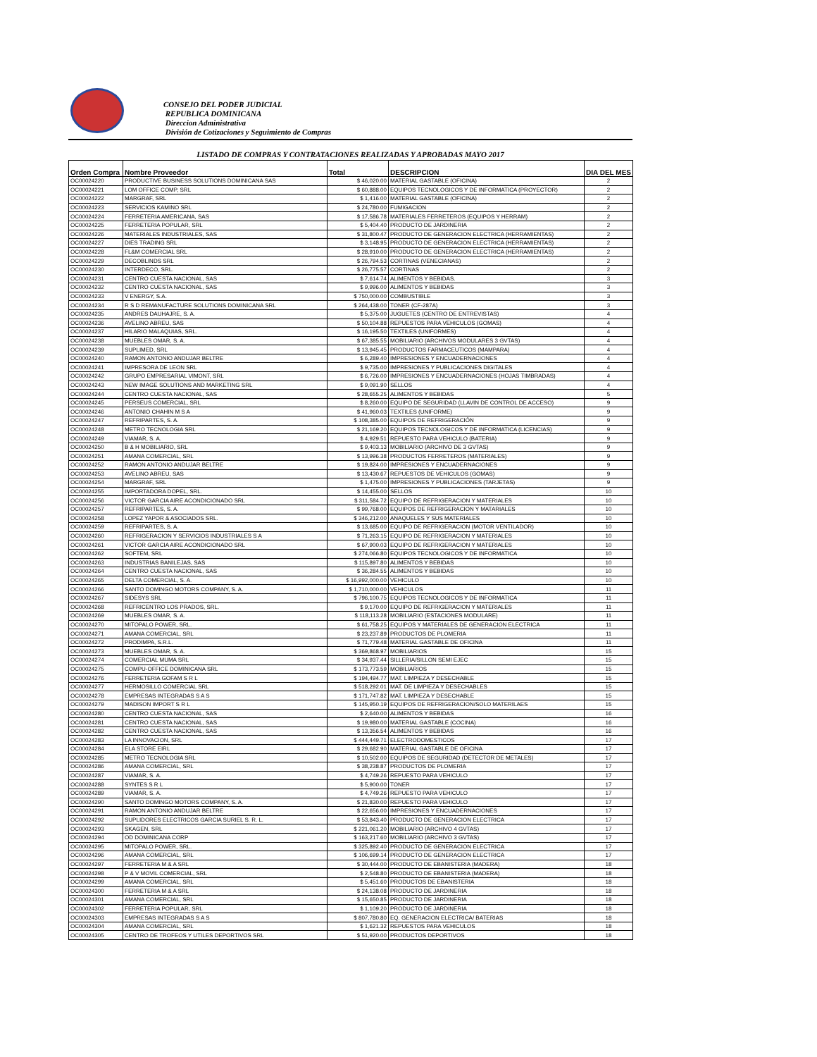CONSEJO DEL PODER JUDICIAL
REPUBLICA DOMINICANA
Direccion Administrativa
División de Cotizaciones y Seguimiento de Compras
LISTADO DE COMPRAS Y CONTRATACIONES REALIZADAS Y APROBADAS MAYO 2017
| Orden Compra | Nombre Proveedor | Total | DESCRIPCION | DIA DEL MES |
| --- | --- | --- | --- | --- |
| OC00024220 | PRODUCTIVE BUSINESS SOLUTIONS DOMINICANA SAS | $ 46,020.00 | MATERIAL GASTABLE (OFICINA) | 2 |
| OC00024221 | LOM OFFICE COMP, SRL | $ 60,888.00 | EQUIPOS TECNOLOGICOS Y DE INFORMATICA (PROYECTOR) | 2 |
| OC00024222 | MARGRAF, SRL | $ 1,416.00 | MATERIAL GASTABLE (OFICINA) | 2 |
| OC00024223 | SERVICIOS KAMINO SRL | $ 24,780.00 | FUMIGACION | 2 |
| OC00024224 | FERRETERIA AMERICANA, SAS | $ 17,586.78 | MATERIALES FERRETEROS (EQUIPOS Y HERRAM) | 2 |
| OC00024225 | FERRETERIA POPULAR, SRL | $ 5,404.40 | PRODUCTO DE JARDINERIA | 2 |
| OC00024226 | MATERIALES INDUSTRIALES, SAS | $ 31,800.47 | PRODUCTO DE GENERACION ELECTRICA (HERRAMIENTAS) | 2 |
| OC00024227 | DIES TRADING SRL | $ 3,148.95 | PRODUCTO DE GENERACION ELECTRICA (HERRAMIENTAS) | 2 |
| OC00024228 | FL&M COMERCIAL SRL | $ 28,910.00 | PRODUCTO DE GENERACION ELECTRICA (HERRAMIENTAS) | 2 |
| OC00024229 | DECOBLINDS SRL | $ 26,794.53 | CORTINAS (VENECIANAS) | 2 |
| OC00024230 | INTERDECO, SRL. | $ 26,775.57 | CORTINAS | 2 |
| OC00024231 | CENTRO CUESTA NACIONAL, SAS | $ 7,614.74 | ALIMENTOS Y BEBIDAS. | 3 |
| OC00024232 | CENTRO CUESTA NACIONAL, SAS | $ 9,996.00 | ALIMENTOS Y BEBIDAS | 3 |
| OC00024233 | V ENERGY, S.A. | $ 750,000.00 | COMBUSTIBLE | 3 |
| OC00024234 | R S D REMANUFACTURE SOLUTIONS DOMINICANA SRL | $ 264,438.00 | TONER (CF-287A) | 3 |
| OC00024235 | ANDRES DAUHAJRE, S. A. | $ 5,375.00 | JUGUETES (CENTRO DE ENTREVISTAS) | 4 |
| OC00024236 | AVELINO ABREU, SAS | $ 50,104.88 | REPUESTOS PARA VEHICULOS (GOMAS) | 4 |
| OC00024237 | HILARIO MALAQUIAS, SRL. | $ 16,195.50 | TEXTILES (UNIFORMES) | 4 |
| OC00024238 | MUEBLES OMAR, S. A. | $ 67,385.55 | MOBILIARIO (ARCHIVOS MODULARES 3 GVTAS) | 4 |
| OC00024239 | SUPLIMED, SRL | $ 13,945.45 | PRODUCTOS FARMACEUTICOS (MAMPARA) | 4 |
| OC00024240 | RAMON ANTONIO ANDUJAR BELTRE | $ 6,289.40 | IMPRESIONES Y ENCUADERNACIONES | 4 |
| OC00024241 | IMPRESORA DE LEON SRL | $ 9,735.00 | IMPRESIONES Y PUBLICACIONES DIGITALES | 4 |
| OC00024242 | GRUPO EMPRESARIAL VIMONT, SRL | $ 6,726.00 | IMPRESIONES Y ENCUADERNACIONES (HOJAS TIMBRADAS) | 4 |
| OC00024243 | NEW IMAGE SOLUTIONS AND MARKETING SRL | $ 9,091.90 | SELLOS | 4 |
| OC00024244 | CENTRO CUESTA NACIONAL, SAS | $ 28,655.25 | ALIMENTOS Y BEBIDAS | 5 |
| OC00024245 | PERSEUS COMERCIAL, SRL | $ 8,260.00 | EQUIPO DE SEGURIDAD (LLAVIN DE CONTROL DE ACCESO) | 9 |
| OC00024246 | ANTONIO CHAHIN M S A | $ 41,960.03 | TEXTILES (UNIFORME) | 9 |
| OC00024247 | REFRIPARTES, S. A. | $ 108,385.00 | EQUIPOS DE REFRIGERACIÓN | 9 |
| OC00024248 | METRO TECNOLOGIA SRL | $ 21,169.20 | EQUIPOS TECNOLOGICOS Y DE INFORMATICA (LICENCIAS) | 9 |
| OC00024249 | VIAMAR, S. A. | $ 4,929.51 | REPUESTO PARA VEHICULO (BATERIA) | 9 |
| OC00024250 | B & H MOBILIARIO, SRL | $ 9,403.13 | MOBILIARIO (ARCHIVO DE 3 GVTAS) | 9 |
| OC00024251 | AMANA COMERCIAL, SRL | $ 13,996.38 | PRODUCTOS FERRETEROS (MATERIALES) | 9 |
| OC00024252 | RAMON ANTONIO ANDUJAR BELTRE | $ 19,824.00 | IMPRESIONES Y ENCUADERNACIONES | 9 |
| OC00024253 | AVELINO ABREU, SAS | $ 13,430.67 | REPUESTOS DE VEHICULOS (GOMAS) | 9 |
| OC00024254 | MARGRAF, SRL | $ 1,475.00 | IMPRESIONES Y PUBLICACIONES (TARJETAS) | 9 |
| OC00024255 | IMPORTADORA DOPEL, SRL. | $ 14,455.00 | SELLOS | 10 |
| OC00024256 | VICTOR GARCIA AIRE ACONDICIONADO SRL | $ 311,584.72 | EQUIPO DE REFRIGERACION Y MATERIALES | 10 |
| OC00024257 | REFRIPARTES, S. A. | $ 99,768.00 | EQUIPOS DE REFRIGERACION Y MATARIALES | 10 |
| OC00024258 | LOPEZ YAPOR & ASOCIADOS SRL. | $ 346,212.00 | ANAQUELES Y SUS MATERIALES | 10 |
| OC00024259 | REFRIPARTES, S. A. | $ 13,685.00 | EQUIPO DE REFRIGERACION (MOTOR VENTILADOR) | 10 |
| OC00024260 | REFRIGERACION Y SERVICIOS INDUSTRIALES S A | $ 71,263.15 | EQUIPO DE REFRIGERACION Y MATERIALES | 10 |
| OC00024261 | VICTOR GARCIA AIRE ACONDICIONADO SRL | $ 67,900.03 | EQUIPO DE REFRIGERACION Y MATERIALES | 10 |
| OC00024262 | SOFTEM, SRL | $ 274,066.80 | EQUIPOS TECNOLOGICOS Y DE INFORMATICA | 10 |
| OC00024263 | INDUSTRIAS BANILEJAS, SAS | $ 115,897.80 | ALIMENTOS Y BEBIDAS | 10 |
| OC00024264 | CENTRO CUESTA NACIONAL, SAS | $ 36,284.55 | ALIMENTOS Y BEBIDAS | 10 |
| OC00024265 | DELTA COMERCIAL, S. A. | $ 16,992,000.00 | VEHICULO | 10 |
| OC00024266 | SANTO DOMINGO MOTORS COMPANY, S. A. | $ 1,710,000.00 | VEHICULOS | 11 |
| OC00024267 | SIDESYS SRL | $ 796,100.75 | EQUIPOS TECNOLOGICOS Y DE INFORMATICA | 11 |
| OC00024268 | REFRICENTRO LOS PRADOS, SRL. | $ 9,170.00 | EQUIPO DE REFRIGERACION Y MATERIALES | 11 |
| OC00024269 | MUEBLES OMAR, S. A. | $ 118,113.28 | MOBILIARIO (ESTACIONES MODULARE) | 11 |
| OC00024270 | MITOPALO POWER, SRL. | $ 61,758.25 | EQUIPOS Y MATERIALES DE GENERACION ELECTRICA | 11 |
| OC00024271 | AMANA COMERCIAL, SRL | $ 23,237.89 | PRODUCTOS DE PLOMERIA | 11 |
| OC00024272 | PRODIMPA, S.R.L. | $ 71,779.48 | MATERIAL GASTABLE DE OFICINA | 11 |
| OC00024273 | MUEBLES OMAR, S. A. | $ 369,868.97 | MOBILIARIOS | 15 |
| OC00024274 | COMERCIAL MUMA SRL | $ 34,937.44 | SILLERIA/SILLON SEMI EJEC | 15 |
| OC00024275 | COMPU-OFFICE DOMINICANA SRL | $ 173,773.59 | MOBILIARIOS | 15 |
| OC00024276 | FERRETERIA GOFAM S R L | $ 194,494.77 | MAT. LIMPIEZA Y DESECHABLE | 15 |
| OC00024277 | HERMOSILLO COMERCIAL SRL | $ 518,292.01 | MAT. DE LIMPIEZA Y DESECHABLES | 15 |
| OC00024278 | EMPRESAS INTEGRADAS S A S | $ 171,747.82 | MAT. LIMPIEZA Y DESECHABLE | 15 |
| OC00024279 | MADISON IMPORT S R L | $ 145,950.19 | EQUIPOS DE REFRIGERACION/SOLO MATERILAES | 15 |
| OC00024280 | CENTRO CUESTA NACIONAL, SAS | $ 2,640.00 | ALIMENTOS Y BEBIDAS | 16 |
| OC00024281 | CENTRO CUESTA NACIONAL, SAS | $ 19,980.00 | MATERIAL GASTABLE (COCINA) | 16 |
| OC00024282 | CENTRO CUESTA NACIONAL, SAS | $ 13,356.54 | ALIMENTOS Y BEBIDAS | 16 |
| OC00024283 | LA INNOVACION, SRL | $ 444,449.71 | ELECTRODOMESTICOS | 17 |
| OC00024284 | ELA STORE EIRL | $ 29,682.90 | MATERIAL GASTABLE DE OFICINA | 17 |
| OC00024285 | METRO TECNOLOGIA SRL | $ 10,502.00 | EQUIPOS DE SEGURIDAD (DETECTOR DE METALES) | 17 |
| OC00024286 | AMANA COMERCIAL, SRL | $ 38,238.87 | PRODUCTOS DE PLOMERIA | 17 |
| OC00024287 | VIAMAR, S. A. | $ 4,749.26 | REPUESTO PARA VEHICULO | 17 |
| OC00024288 | SYNTES S R L | $ 5,900.00 | TONER | 17 |
| OC00024289 | VIAMAR, S. A. | $ 4,749.26 | REPUESTO PARA VEHICULO | 17 |
| OC00024290 | SANTO DOMINGO MOTORS COMPANY, S. A. | $ 21,830.00 | REPUESTO PARA VEHICULO | 17 |
| OC00024291 | RAMON ANTONIO ANDUJAR BELTRE | $ 22,656.00 | IMPRESIONES Y ENCUADERNACIONES | 17 |
| OC00024292 | SUPLIDORES ELECTRICOS GARCIA SURIEL S. R. L. | $ 53,843.40 | PRODUCTO DE GENERACION ELECTRICA | 17 |
| OC00024293 | SKAGEN, SRL | $ 221,061.20 | MOBILIARIO (ARCHIVO 4 GVTAS) | 17 |
| OC00024294 | OD DOMINICANA CORP | $ 163,217.60 | MOBILIARIO (ARCHIVO 3 GVTAS) | 17 |
| OC00024295 | MITOPALO POWER, SRL. | $ 325,892.40 | PRODUCTO DE GENERACION ELECTRICA | 17 |
| OC00024296 | AMANA COMERCIAL, SRL | $ 106,699.14 | PRODUCTO DE GENERACION ELECTRICA | 17 |
| OC00024297 | FERRETERIA M & A SRL | $ 30,444.00 | PRODUCTO DE EBANISTERIA (MADERA) | 18 |
| OC00024298 | P & V MOVIL COMERCIAL, SRL | $ 2,548.80 | PRODUCTO DE EBANISTERIA (MADERA) | 18 |
| OC00024299 | AMANA COMERCIAL, SRL | $ 5,451.60 | PRODUCTOS DE EBANISTERIA | 18 |
| OC00024300 | FERRETERIA M & A SRL | $ 24,138.08 | PRODUCTO DE JARDINERIA | 18 |
| OC00024301 | AMANA COMERCIAL, SRL | $ 15,650.85 | PRODUCTO DE JARDINERIA | 18 |
| OC00024302 | FERRETERIA POPULAR, SRL | $ 1,109.20 | PRODUCTO DE JARDINERIA | 18 |
| OC00024303 | EMPRESAS INTEGRADAS S A S | $ 807,780.80 | EQ. GENERACION ELECTRICA/ BATERIAS | 18 |
| OC00024304 | AMANA COMERCIAL, SRL | $ 1,621.32 | REPUESTOS PARA VEHICULOS | 18 |
| OC00024305 | CENTRO DE TROFEOS Y UTILES DEPORTIVOS SRL | $ 51,920.00 | PRODUCTOS DEPORTIVOS | 18 |